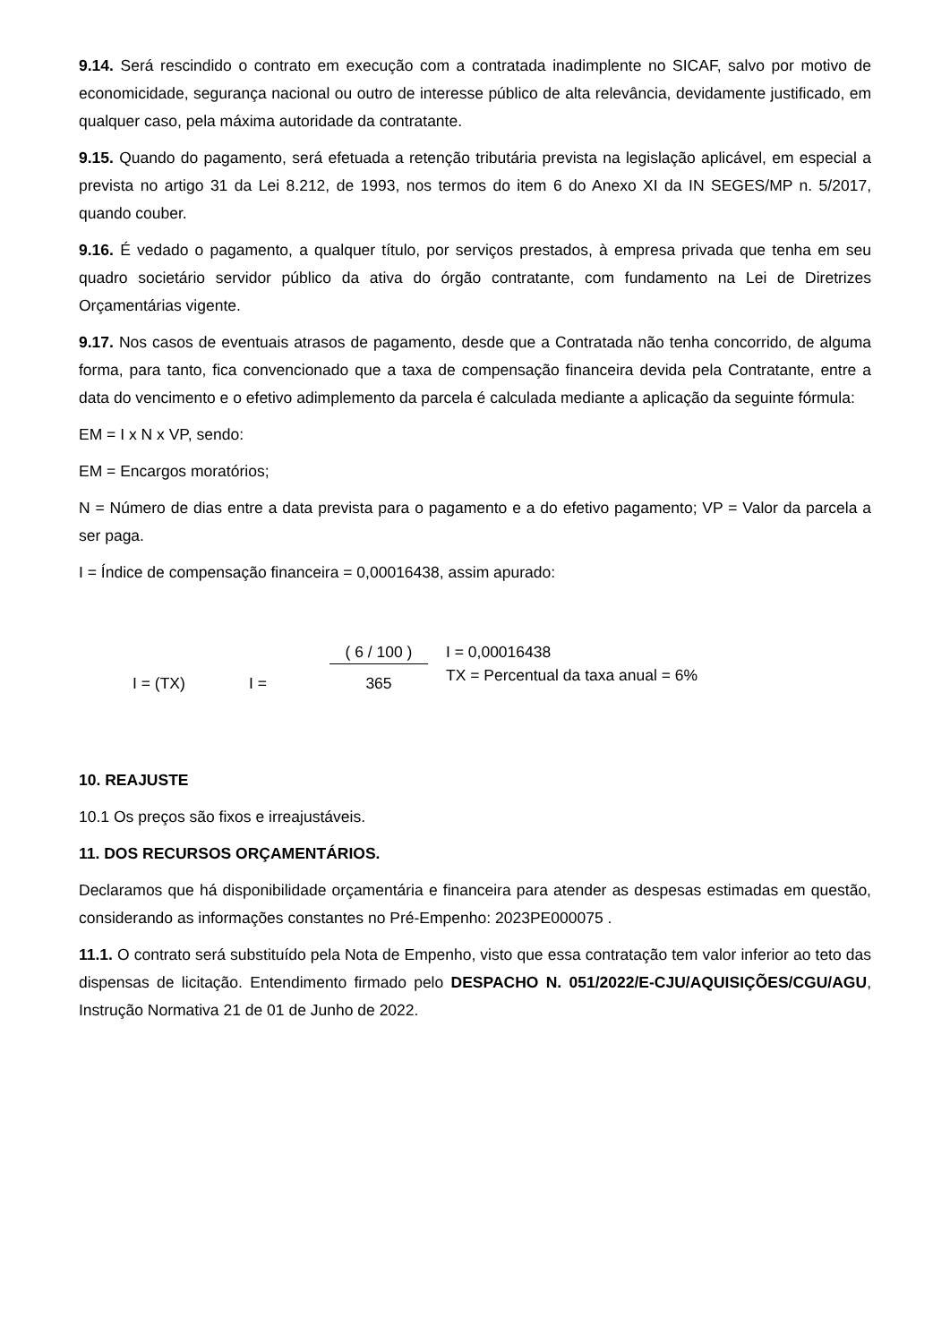9.14. Será rescindido o contrato em execução com a contratada inadimplente no SICAF, salvo por motivo de economicidade, segurança nacional ou outro de interesse público de alta relevância, devidamente justificado, em qualquer caso, pela máxima autoridade da contratante.
9.15. Quando do pagamento, será efetuada a retenção tributária prevista na legislação aplicável, em especial a prevista no artigo 31 da Lei 8.212, de 1993, nos termos do item 6 do Anexo XI da IN SEGES/MP n. 5/2017, quando couber.
9.16. É vedado o pagamento, a qualquer título, por serviços prestados, à empresa privada que tenha em seu quadro societário servidor público da ativa do órgão contratante, com fundamento na Lei de Diretrizes Orçamentárias vigente.
9.17. Nos casos de eventuais atrasos de pagamento, desde que a Contratada não tenha concorrido, de alguma forma, para tanto, fica convencionado que a taxa de compensação financeira devida pela Contratante, entre a data do vencimento e o efetivo adimplemento da parcela é calculada mediante a aplicação da seguinte fórmula:
EM = I x N x VP, sendo:
EM = Encargos moratórios;
N = Número de dias entre a data prevista para o pagamento e a do efetivo pagamento; VP = Valor da parcela a ser paga.
I = Índice de compensação financeira = 0,00016438, assim apurado:
I = (TX)
I =
( 6 / 100 )
365
I = 0,00016438
TX = Percentual da taxa anual = 6%
10. REAJUSTE
10.1 Os preços são fixos e irreajustáveis.
11. DOS RECURSOS ORÇAMENTÁRIOS.
Declaramos que há disponibilidade orçamentária e financeira para atender as despesas estimadas em questão, considerando as informações constantes no Pré-Empenho: 2023PE000075 .
11.1. O contrato será substituído pela Nota de Empenho, visto que essa contratação tem valor inferior ao teto das dispensas de licitação. Entendimento firmado pelo DESPACHO N. 051/2022/E-CJU/AQUISIÇÕES/CGU/AGU, Instrução Normativa 21 de 01 de Junho de 2022.